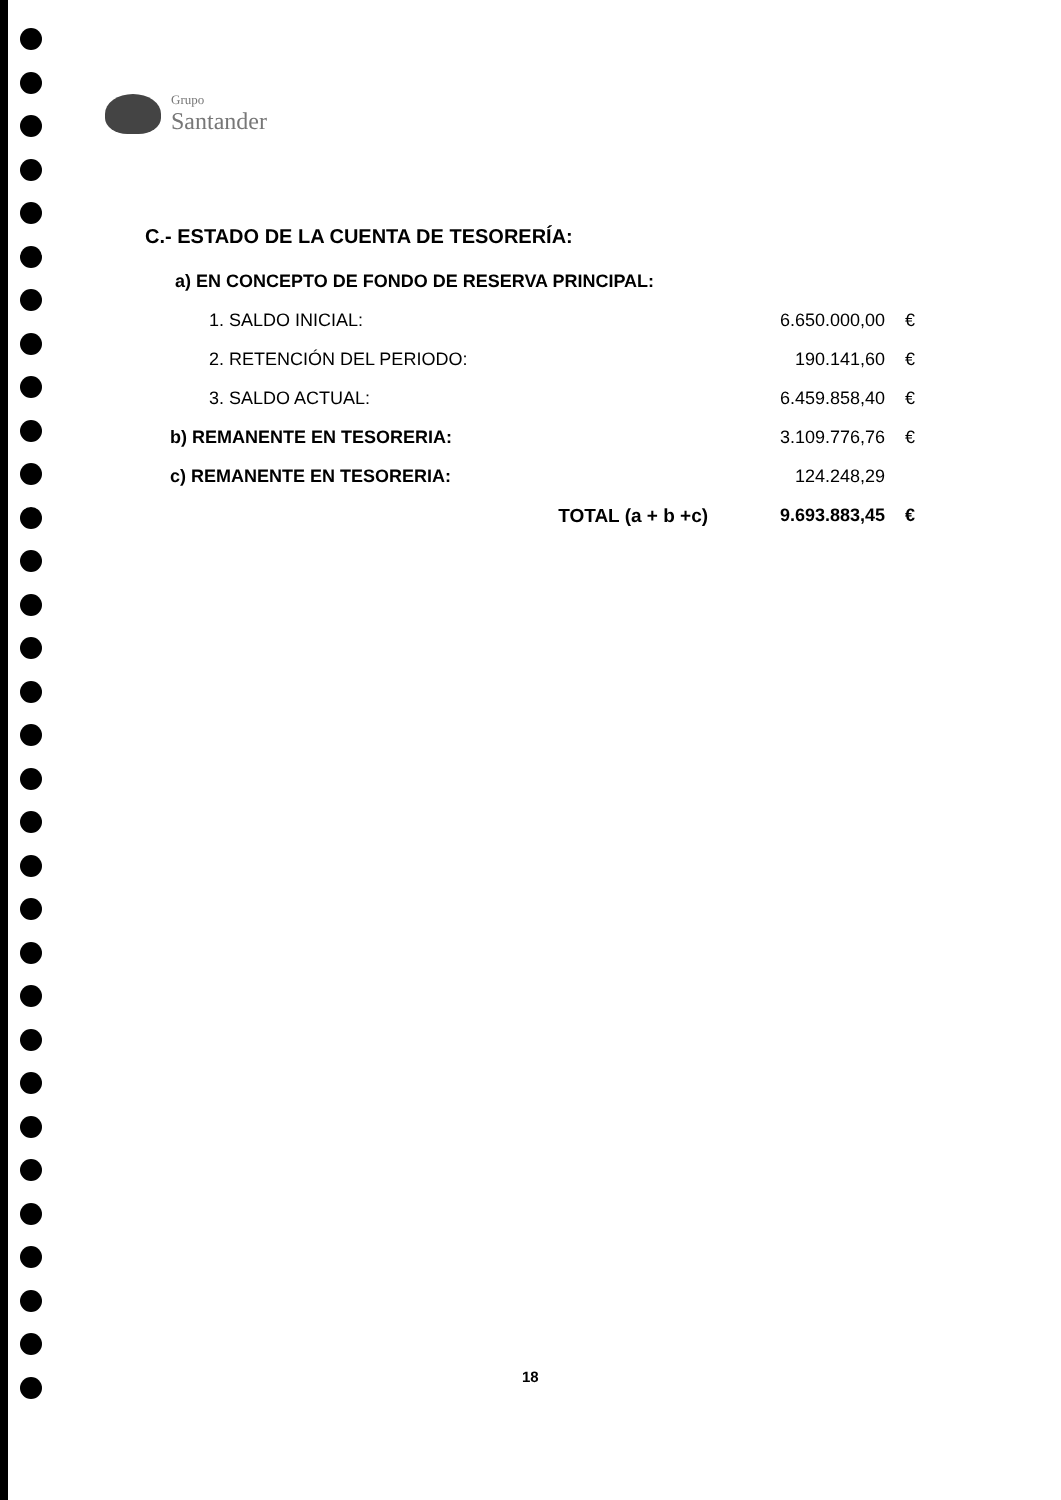Grupo
Santander
C.- ESTADO DE LA CUENTA DE TESORERÍA:
| a) EN CONCEPTO DE FONDO DE RESERVA PRINCIPAL: | | | |
| 1. SALDO INICIAL: | | 6.650.000,00 | € |
| 2. RETENCIÓN DEL PERIODO: | | 190.141,60 | € |
| 3. SALDO ACTUAL: | | 6.459.858,40 | € |
| b) REMANENTE EN TESORERIA: | | 3.109.776,76 | € |
| c) REMANENTE EN TESORERIA: | | 124.248,29 | |
| | TOTAL (a + b +c) | 9.693.883,45 | € |
18